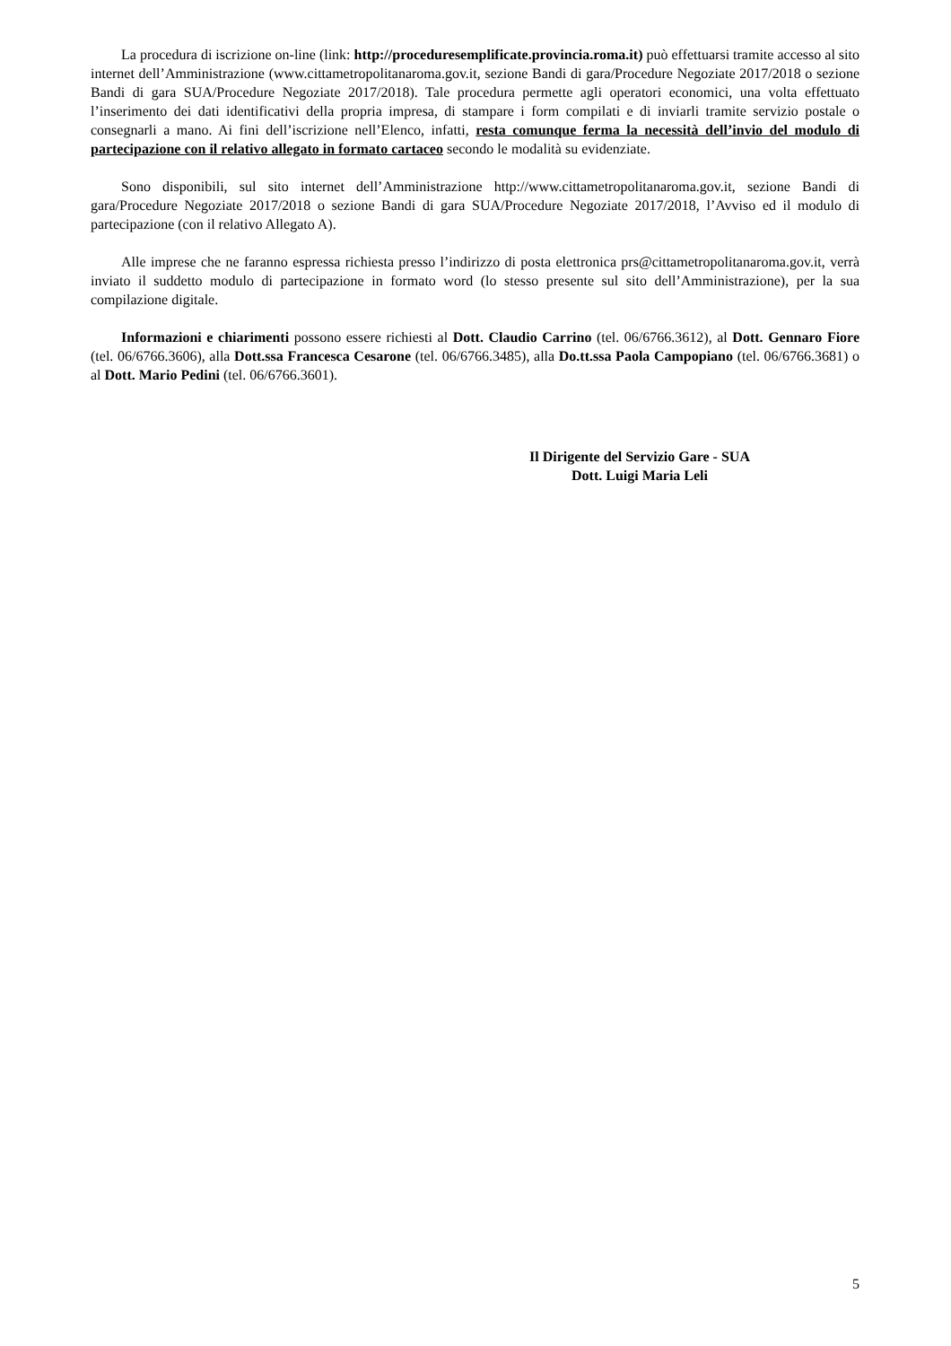La procedura di iscrizione on-line (link: http://proceduresemplificate.provincia.roma.it) può effettuarsi tramite accesso al sito internet dell’Amministrazione (www.cittametropolitanaroma.gov.it, sezione Bandi di gara/Procedure Negoziate 2017/2018 o sezione Bandi di gara SUA/Procedure Negoziate 2017/2018). Tale procedura permette agli operatori economici, una volta effettuato l’inserimento dei dati identificativi della propria impresa, di stampare i form compilati e di inviarli tramite servizio postale o consegnarli a mano. Ai fini dell’iscrizione nell’Elenco, infatti, resta comunque ferma la necessità dell’invio del modulo di partecipazione con il relativo allegato in formato cartaceo secondo le modalità su evidenziate.
Sono disponibili, sul sito internet dell’Amministrazione http://www.cittametropolitanaroma.gov.it, sezione Bandi di gara/Procedure Negoziate 2017/2018 o sezione Bandi di gara SUA/Procedure Negoziate 2017/2018, l’Avviso ed il modulo di partecipazione (con il relativo Allegato A).
Alle imprese che ne faranno espressa richiesta presso l’indirizzo di posta elettronica prs@cittametropolitanaroma.gov.it, verrà inviato il suddetto modulo di partecipazione in formato word (lo stesso presente sul sito dell’Amministrazione), per la sua compilazione digitale.
Informazioni e chiarimenti possono essere richiesti al Dott. Claudio Carrino (tel. 06/6766.3612), al Dott. Gennaro Fiore (tel. 06/6766.3606), alla Dott.ssa Francesca Cesarone (tel. 06/6766.3485), alla Do.tt.ssa Paola Campopiano (tel. 06/6766.3681) o al Dott. Mario Pedini (tel. 06/6766.3601).
Il Dirigente del Servizio Gare - SUA
Dott. Luigi Maria Leli
5